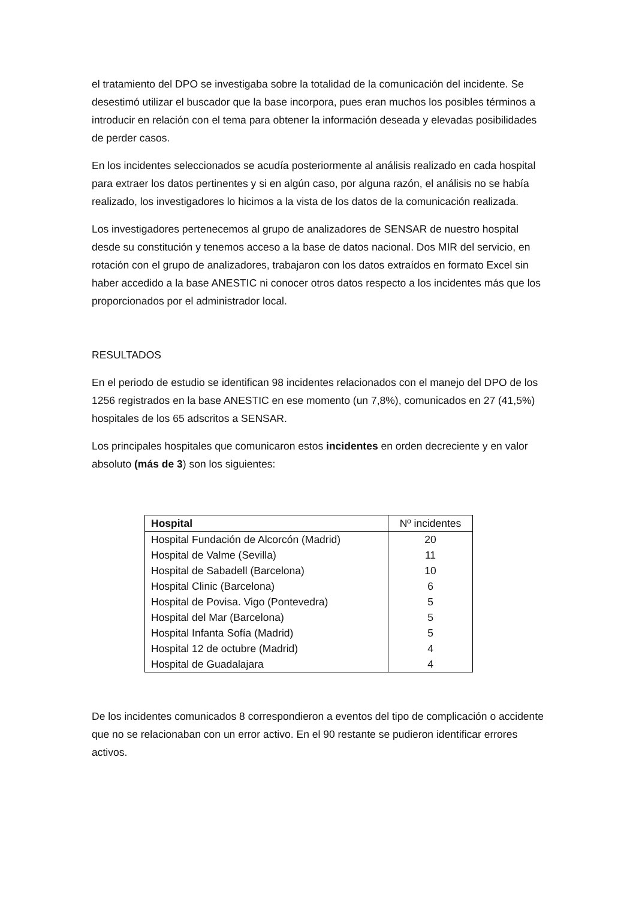el tratamiento del DPO se investigaba sobre la totalidad de la comunicación del incidente. Se desestimó utilizar el buscador que la base incorpora, pues eran muchos los posibles términos a introducir en relación con el tema para obtener la información deseada y elevadas posibilidades de perder casos.
En los incidentes seleccionados se acudía posteriormente al análisis realizado en cada hospital para extraer los datos pertinentes y si en algún caso, por alguna razón, el análisis no se había realizado, los investigadores lo hicimos a la vista de los datos de la comunicación realizada.
Los investigadores pertenecemos al grupo de analizadores de SENSAR de nuestro hospital desde su constitución y tenemos acceso a la base de datos nacional. Dos MIR del servicio, en rotación con el grupo de analizadores, trabajaron con los datos extraídos en formato Excel sin haber accedido a la base ANESTIC ni conocer otros datos respecto a los incidentes más que los proporcionados por el administrador local.
RESULTADOS
En el periodo de estudio se identifican 98 incidentes relacionados con el manejo del DPO de los 1256 registrados en la base ANESTIC en ese momento (un 7,8%), comunicados en 27 (41,5%) hospitales de los 65 adscritos a SENSAR.
Los principales hospitales que comunicaron estos incidentes en orden decreciente y en valor absoluto (más de 3) son los siguientes:
| Hospital | Nº incidentes |
| --- | --- |
| Hospital Fundación de Alcorcón (Madrid) | 20 |
| Hospital de Valme (Sevilla) | 11 |
| Hospital de Sabadell (Barcelona) | 10 |
| Hospital Clinic (Barcelona) | 6 |
| Hospital de Povisa. Vigo (Pontevedra) | 5 |
| Hospital del Mar (Barcelona) | 5 |
| Hospital Infanta Sofía (Madrid) | 5 |
| Hospital 12 de octubre (Madrid) | 4 |
| Hospital de Guadalajara | 4 |
De los incidentes comunicados 8 correspondieron a eventos del tipo de complicación o accidente que no se relacionaban con un error activo. En el 90 restante se pudieron identificar errores activos.